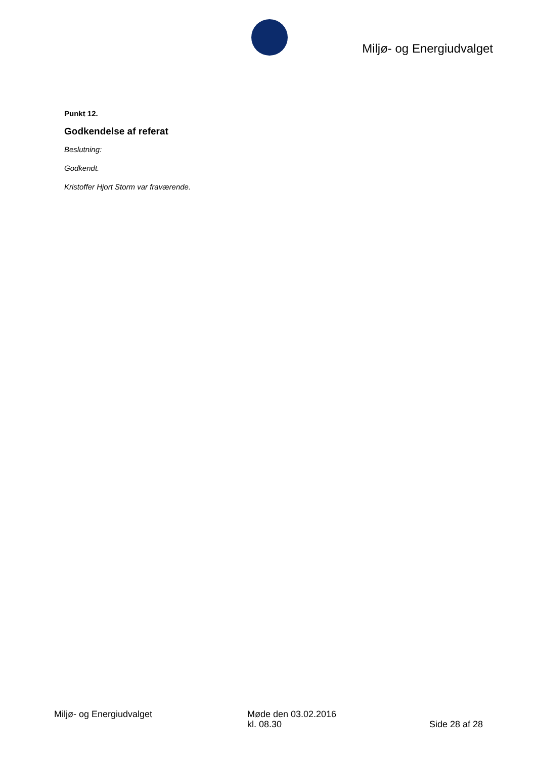Miljø- og Energiudvalget
Punkt 12.
Godkendelse af referat
Beslutning:
Godkendt.
Kristoffer Hjort Storm var fraværende.
Miljø- og Energiudvalget Møde den 03.02.2016
kl. 08.30
Side 28 af 28